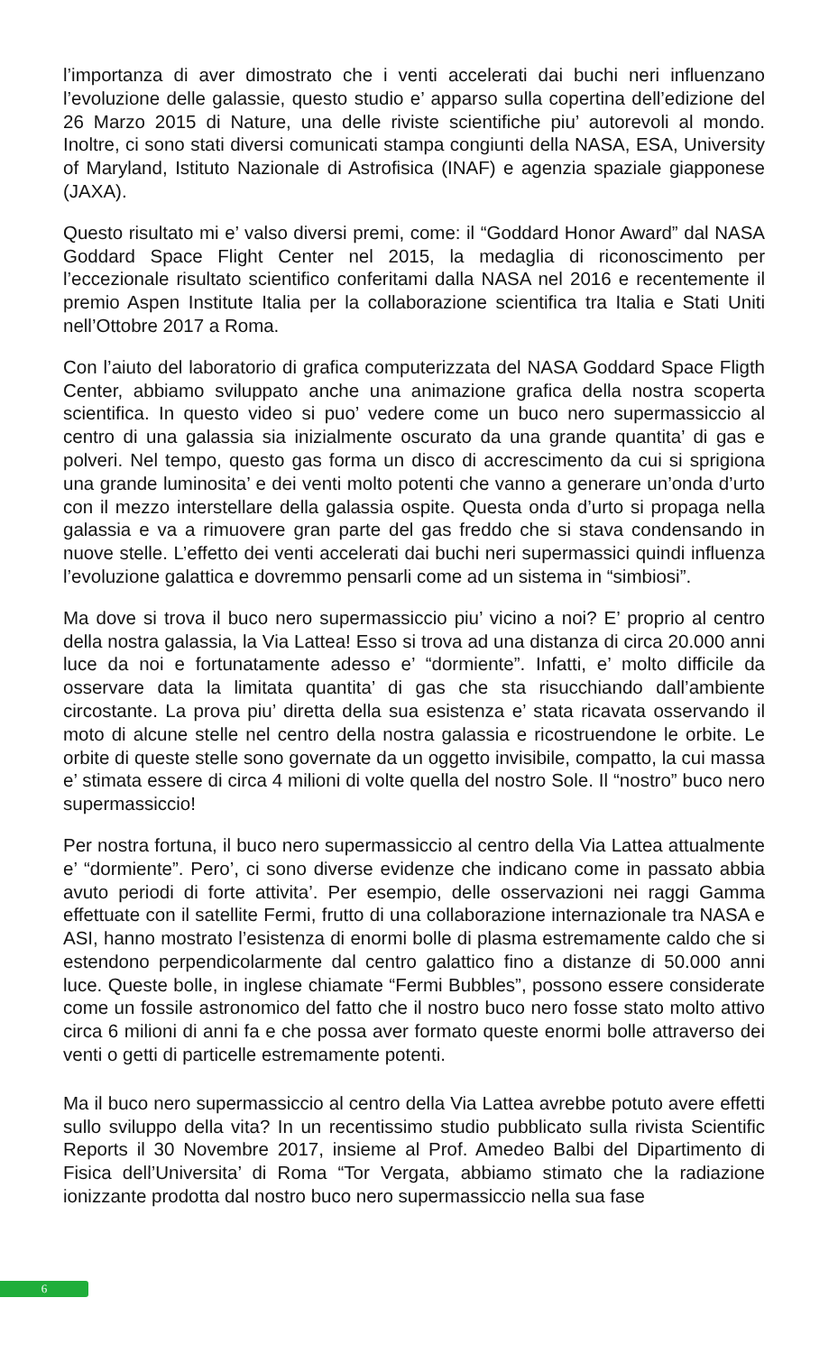l’importanza di aver dimostrato che i venti accelerati dai buchi neri influenzano l’evoluzione delle galassie, questo studio e’ apparso sulla copertina dell’edizione del 26 Marzo 2015 di Nature, una delle riviste scientifiche piu’ autorevoli al mondo. Inoltre, ci sono stati diversi comunicati stampa congiunti della NASA, ESA, University of Maryland, Istituto Nazionale di Astrofisica (INAF) e agenzia spaziale giapponese (JAXA).
Questo risultato mi e’ valso diversi premi, come: il “Goddard Honor Award” dal NASA Goddard Space Flight Center nel 2015, la medaglia di riconoscimento per l’eccezionale risultato scientifico conferitami dalla NASA nel 2016 e recentemente il premio Aspen Institute Italia per la collaborazione scientifica tra Italia e Stati Uniti nell’Ottobre 2017 a Roma.
Con l’aiuto del laboratorio di grafica computerizzata del NASA Goddard Space Fligth Center, abbiamo sviluppato anche una animazione grafica della nostra scoperta scientifica. In questo video si puo’ vedere come un buco nero supermassiccio al centro di una galassia sia inizialmente oscurato da una grande quantita’ di gas e polveri. Nel tempo, questo gas forma un disco di accrescimento da cui si sprigiona una grande luminosita’ e dei venti molto potenti che vanno a generare un’onda d’urto con il mezzo interstellare della galassia ospite. Questa onda d’urto si propaga nella galassia e va a rimuovere gran parte del gas freddo che si stava condensando in nuove stelle. L’effetto dei venti accelerati dai buchi neri supermassici quindi influenza l’evoluzione galattica e dovremmo pensarli come ad un sistema in “simbiosi”.
Ma dove si trova il buco nero supermassicciо piu’ vicino a noi? E’ proprio al centro della nostra galassia, la Via Lattea! Esso si trova ad una distanza di circa 20.000 anni luce da noi e fortunatamente adesso e’ “dormiente”. Infatti, e’ molto difficile da osservare data la limitata quantita’ di gas che sta risucchiando dall’ambiente circostante. La prova piu’ diretta della sua esistenza e’ stata ricavata osservando il moto di alcune stelle nel centro della nostra galassia e ricostruendone le orbite. Le orbite di queste stelle sono governate da un oggetto invisibile, compatto, la cui massa e’ stimata essere di circa 4 milioni di volte quella del nostro Sole. Il “nostro” buco nero supermassiccio!
Per nostra fortuna, il buco nero supermassiccio al centro della Via Lattea attualmente e’ “dormiente”. Pero’, ci sono diverse evidenze che indicano come in passato abbia avuto periodi di forte attivita’. Per esempio, delle osservazioni nei raggi Gamma effettuate con il satellite Fermi, frutto di una collaborazione internazionale tra NASA e ASI, hanno mostrato l’esistenza di enormi bolle di plasma estremamente caldo che si estendono perpendicolarmente dal centro galattico fino a distanze di 50.000 anni luce. Queste bolle, in inglese chiamate “Fermi Bubbles”, possono essere considerate come un fossile astronomico del fatto che il nostro buco nero fosse stato molto attivo circa 6 milioni di anni fa e che possa aver formato queste enormi bolle attraverso dei venti o getti di particelle estremamente potenti.
Ma il buco nero supermassiccio al centro della Via Lattea avrebbe potuto avere effetti sullo sviluppo della vita? In un recentissimo studio pubblicato sulla rivista Scientific Reports il 30 Novembre 2017, insieme al Prof. Amedeo Balbi del Dipartimento di Fisica dell’Universita’ di Roma “Tor Vergata, abbiamo stimato che la radiazione ionizzante prodotta dal nostro buco nero supermassiccio nella sua fase
6